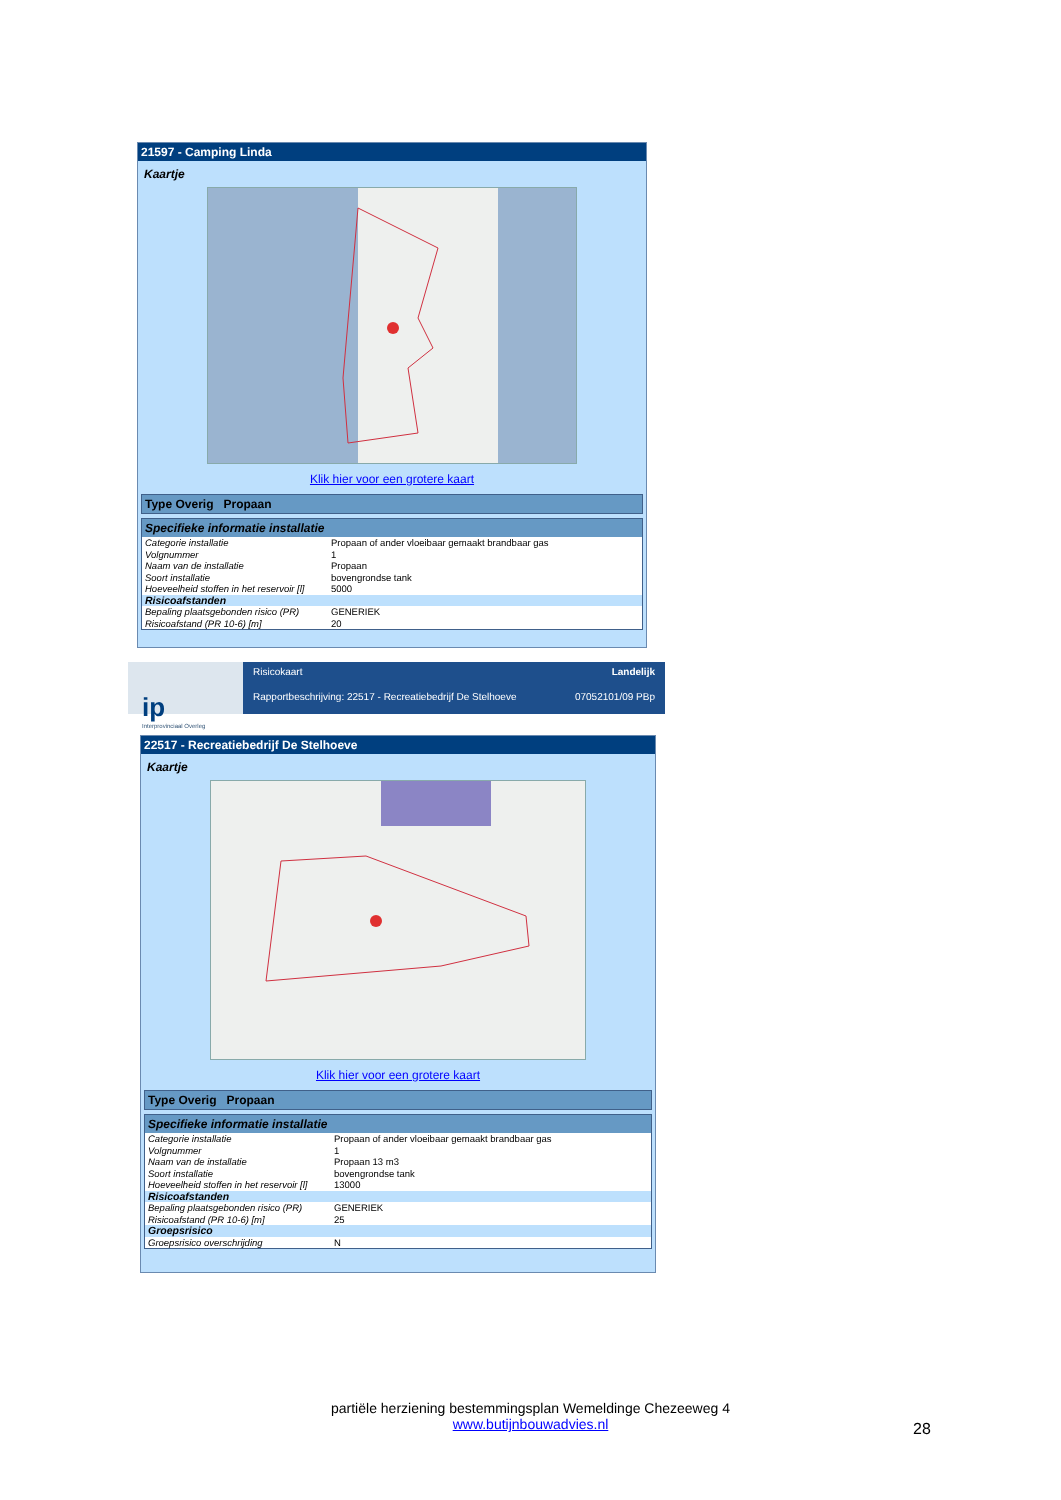21597 - Camping Linda
Kaartje
Klik hier voor een grotere kaart
Type Overig Propaan
Specifieke informatie installatie
| Categorie installatie | Propaan of ander vloeibaar gemaakt brandbaar gas |
| Volgnummer | 1 |
| Naam van de installatie | Propaan |
| Soort installatie | bovengrondse tank |
| Hoeveelheid stoffen in het reservoir [l] | 5000 |
| Risicoafstanden | |
| Bepaling plaatsgebonden risico (PR) | GENERIEK |
| Risicoafstand (PR 10-6) [m] | 20 |
ip
Interprovinciaal Overleg
Risicokaart Landelijk
Rapportbeschrijving: 22517 - Recreatiebedrijf De Stelhoeve 07052101/09 PBp
22517 - Recreatiebedrijf De Stelhoeve
Kaartje
Klik hier voor een grotere kaart
Type Overig Propaan
Specifieke informatie installatie
| Categorie installatie | Propaan of ander vloeibaar gemaakt brandbaar gas |
| Volgnummer | 1 |
| Naam van de installatie | Propaan 13 m3 |
| Soort installatie | bovengrondse tank |
| Hoeveelheid stoffen in het reservoir [l] | 13000 |
| Risicoafstanden | |
| Bepaling plaatsgebonden risico (PR) | GENERIEK |
| Risicoafstand (PR 10-6) [m] | 25 |
| Groepsrisico | |
| Groepsrisico overschrijding | N |
partiële herziening bestemmingsplan Wemeldinge Chezeeweg 4
www.butijnbouwadvies.nl
28